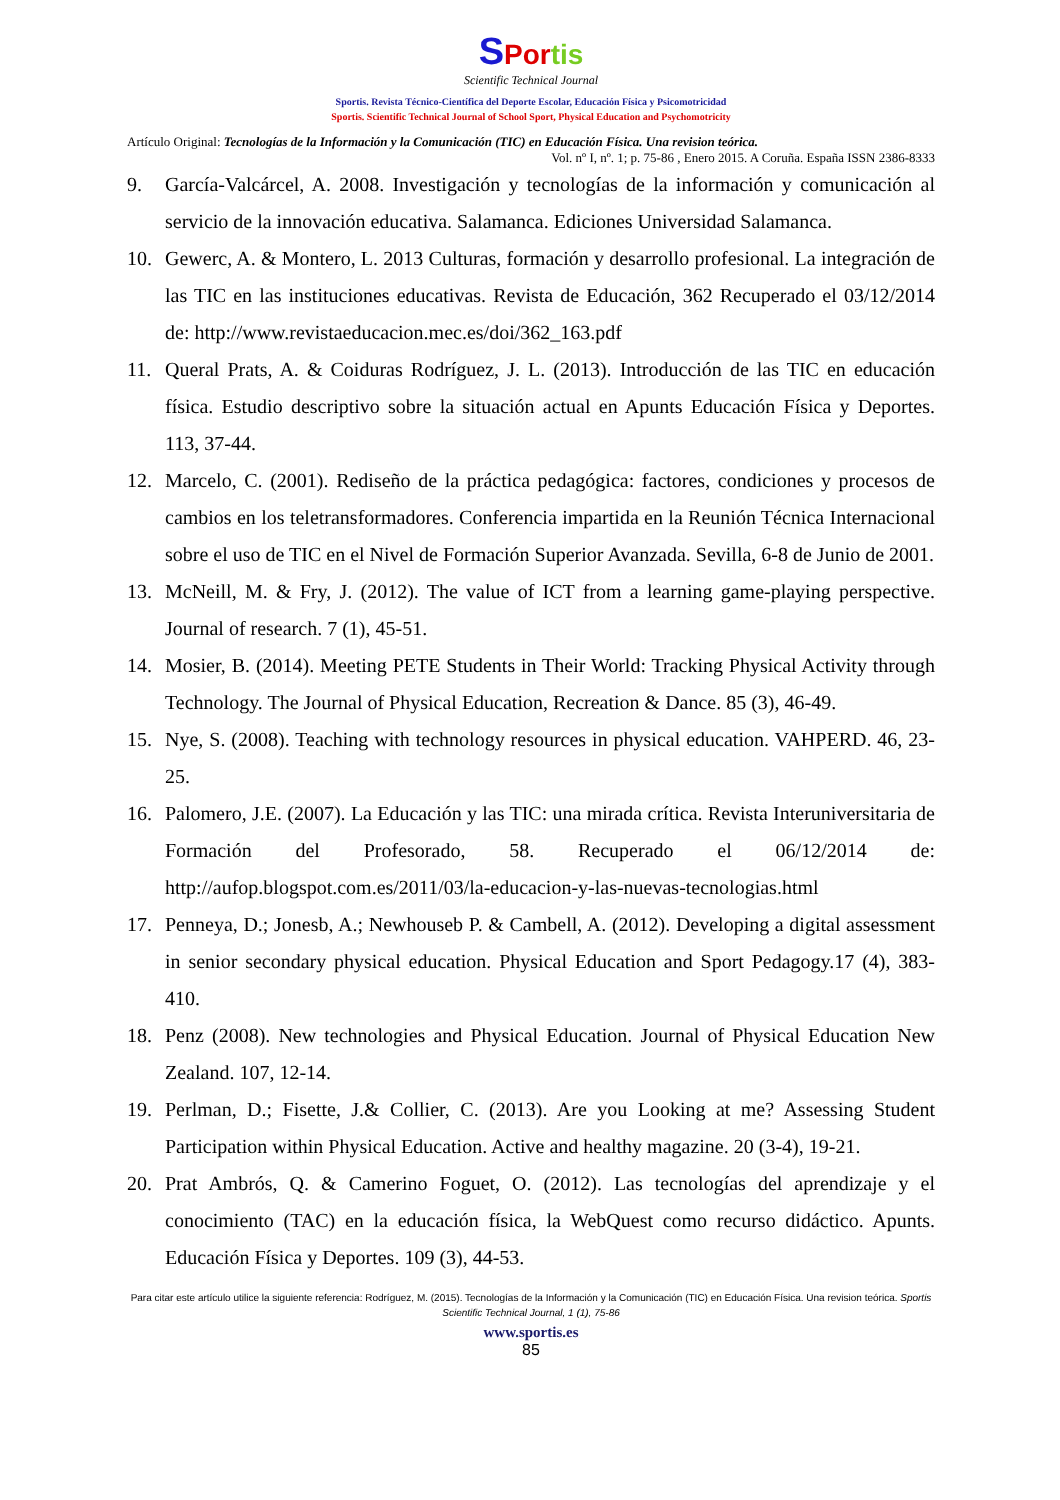SPor tis
Scientific Technical Journal
Sportis. Revista Técnico-Científica del Deporte Escolar, Educación Física y Psicomotricidad
Sportis. Scientific Technical Journal of School Sport, Physical Education and Psychomotricity
Artículo Original: Tecnologías de la Información y la Comunicación (TIC) en Educación Física. Una revision teórica.
Vol. nº I, nº. 1; p. 75-86 , Enero 2015. A Coruña. España ISSN 2386-8333
9. García-Valcárcel, A. 2008. Investigación y tecnologías de la información y comunicación al servicio de la innovación educativa. Salamanca. Ediciones Universidad Salamanca.
10. Gewerc, A. & Montero, L. 2013 Culturas, formación y desarrollo profesional. La integración de las TIC en las instituciones educativas. Revista de Educación, 362 Recuperado el 03/12/2014 de: http://www.revistaeducacion.mec.es/doi/362_163.pdf
11. Queral Prats, A. & Coiduras Rodríguez, J. L. (2013). Introducción de las TIC en educación física. Estudio descriptivo sobre la situación actual en Apunts Educación Física y Deportes. 113, 37-44.
12. Marcelo, C. (2001). Rediseño de la práctica pedagógica: factores, condiciones y procesos de cambios en los teletransformadores. Conferencia impartida en la Reunión Técnica Internacional sobre el uso de TIC en el Nivel de Formación Superior Avanzada. Sevilla, 6-8 de Junio de 2001.
13. McNeill, M. & Fry, J. (2012). The value of ICT from a learning game-playing perspective. Journal of research. 7 (1), 45-51.
14. Mosier, B. (2014). Meeting PETE Students in Their World: Tracking Physical Activity through Technology. The Journal of Physical Education, Recreation & Dance. 85 (3), 46-49.
15. Nye, S. (2008). Teaching with technology resources in physical education. VAHPERD. 46, 23-25.
16. Palomero, J.E. (2007). La Educación y las TIC: una mirada crítica. Revista Interuniversitaria de Formación del Profesorado, 58. Recuperado el 06/12/2014 de: http://aufop.blogspot.com.es/2011/03/la-educacion-y-las-nuevas-tecnologias.html
17. Penneya, D.; Jonesb, A.; Newhouseb P. & Cambell, A. (2012). Developing a digital assessment in senior secondary physical education. Physical Education and Sport Pedagogy.17 (4), 383-410.
18. Penz (2008). New technologies and Physical Education. Journal of Physical Education New Zealand. 107, 12-14.
19. Perlman, D.; Fisette, J.& Collier, C. (2013). Are you Looking at me? Assessing Student Participation within Physical Education. Active and healthy magazine. 20 (3-4), 19-21.
20. Prat Ambrós, Q. & Camerino Foguet, O. (2012). Las tecnologías del aprendizaje y el conocimiento (TAC) en la educación física, la WebQuest como recurso didáctico. Apunts. Educación Física y Deportes. 109 (3), 44-53.
Para citar este artículo utilice la siguiente referencia: Rodríguez, M. (2015). Tecnologías de la Información y la Comunicación (TIC) en Educación Física. Una revision teórica. Sportis Scientific Technical Journal, 1 (1), 75-86
www.sportis.es
85